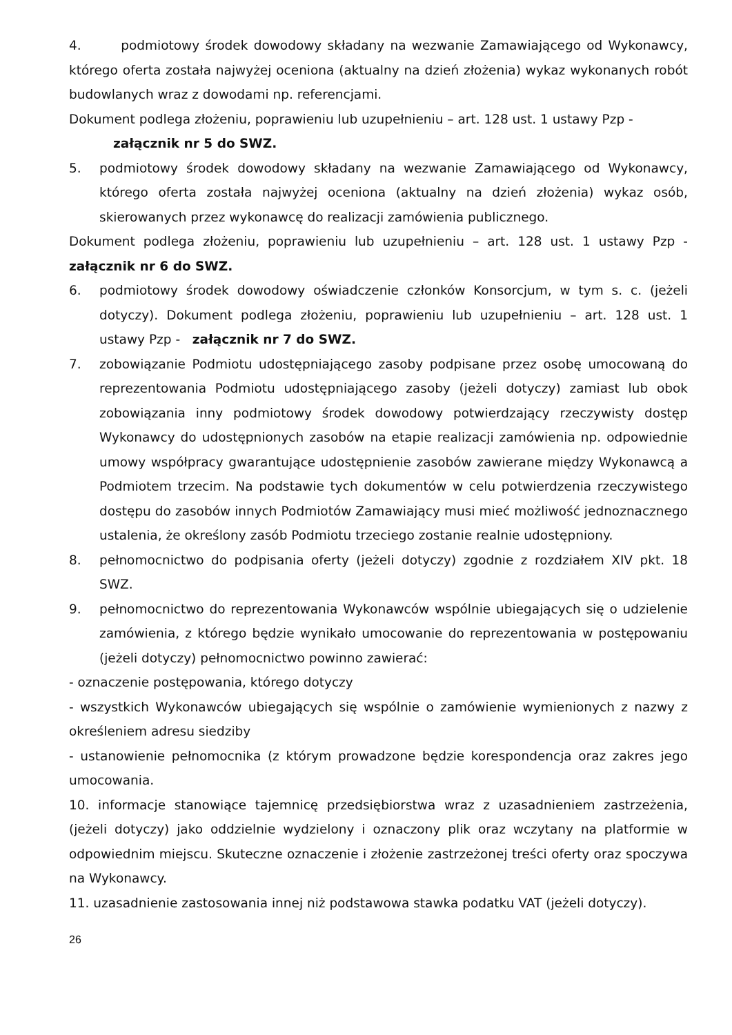4. podmiotowy środek dowodowy składany na wezwanie Zamawiającego od Wykonawcy, którego oferta została najwyżej oceniona (aktualny na dzień złożenia) wykaz wykonanych robót budowlanych wraz z dowodami np. referencjami.
Dokument podlega złożeniu, poprawieniu lub uzupełnieniu – art. 128 ust. 1 ustawy Pzp -
załącznik nr 5 do SWZ.
5. podmiotowy środek dowodowy składany na wezwanie Zamawiającego od Wykonawcy, którego oferta została najwyżej oceniona (aktualny na dzień złożenia) wykaz osób, skierowanych przez wykonawcę do realizacji zamówienia publicznego.
Dokument podlega złożeniu, poprawieniu lub uzupełnieniu – art. 128 ust. 1 ustawy Pzp - załącznik nr 6 do SWZ.
6. podmiotowy środek dowodowy oświadczenie członków Konsorcjum, w tym s. c. (jeżeli dotyczy). Dokument podlega złożeniu, poprawieniu lub uzupełnieniu – art. 128 ust. 1 ustawy Pzp - załącznik nr 7 do SWZ.
7. zobowiązanie Podmiotu udostępniającego zasoby podpisane przez osobę umocowaną do reprezentowania Podmiotu udostępniającego zasoby (jeżeli dotyczy) zamiast lub obok zobowiązania inny podmiotowy środek dowodowy potwierdzający rzeczywisty dostęp Wykonawcy do udostępnionych zasobów na etapie realizacji zamówienia np. odpowiednie umowy współpracy gwarantujące udostępnienie zasobów zawierane między Wykonawcą a Podmiotem trzecim. Na podstawie tych dokumentów w celu potwierdzenia rzeczywistego dostępu do zasobów innych Podmiotów Zamawiający musi mieć możliwość jednoznacznego ustalenia, że określony zasób Podmiotu trzeciego zostanie realnie udostępniony.
8. pełnomocnictwo do podpisania oferty (jeżeli dotyczy) zgodnie z rozdziałem XIV pkt. 18 SWZ.
9. pełnomocnictwo do reprezentowania Wykonawców wspólnie ubiegających się o udzielenie zamówienia, z którego będzie wynikało umocowanie do reprezentowania w postępowaniu (jeżeli dotyczy) pełnomocnictwo powinno zawierać:
- oznaczenie postępowania, którego dotyczy
- wszystkich Wykonawców ubiegających się wspólnie o zamówienie wymienionych z nazwy z określeniem adresu siedziby
- ustanowienie pełnomocnika (z którym prowadzone będzie korespondencja oraz zakres jego umocowania.
10. informacje stanowiące tajemnicę przedsiębiorstwa wraz z uzasadnieniem zastrzeżenia, (jeżeli dotyczy) jako oddzielnie wydzielony i oznaczony plik oraz wczytany na platformie w odpowiednim miejscu. Skuteczne oznaczenie i złożenie zastrzeżonej treści oferty oraz spoczywa na Wykonawcy.
11. uzasadnienie zastosowania innej niż podstawowa stawka podatku VAT (jeżeli dotyczy).
26